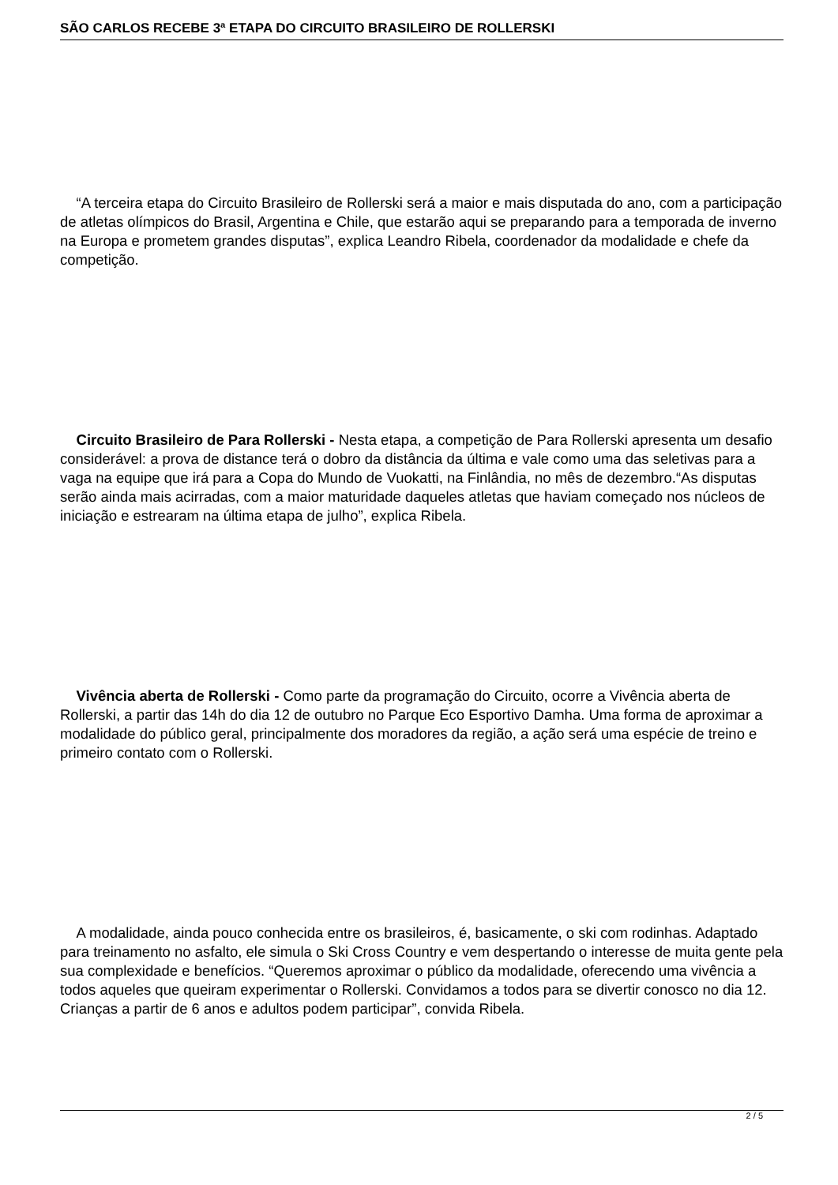SÃO CARLOS RECEBE 3ª ETAPA DO CIRCUITO BRASILEIRO DE ROLLERSKI
“A terceira etapa do Circuito Brasileiro de Rollerski será a maior e mais disputada do ano, com a participação de atletas olímpicos do Brasil, Argentina e Chile, que estarão aqui se preparando para a temporada de inverno na Europa e prometem grandes disputas”, explica Leandro Ribela, coordenador da modalidade e chefe da competição.
Circuito Brasileiro de Para Rollerski - Nesta etapa, a competição de Para Rollerski apresenta um desafio considerável: a prova de distance terá o dobro da distância da última e vale como uma das seletivas para a vaga na equipe que irá para a Copa do Mundo de Vuokatti, na Finlândia, no mês de dezembro.“As disputas serão ainda mais acirradas, com a maior maturidade daqueles atletas que haviam começado nos núcleos de iniciação e estrearam na última etapa de julho”, explica Ribela.
Vivência aberta de Rollerski - Como parte da programação do Circuito, ocorre a Vivência aberta de Rollerski, a partir das 14h do dia 12 de outubro no Parque Eco Esportivo Damha. Uma forma de aproximar a modalidade do público geral, principalmente dos moradores da região, a ação será uma espécie de treino e primeiro contato com o Rollerski.
A modalidade, ainda pouco conhecida entre os brasileiros, é, basicamente, o ski com rodinhas. Adaptado para treinamento no asfalto, ele simula o Ski Cross Country e vem despertando o interesse de muita gente pela sua complexidade e benefícios. “Queremos aproximar o público da modalidade, oferecendo uma vivência a todos aqueles que queiram experimentar o Rollerski. Convidamos a todos para se divertir conosco no dia 12. Crianças a partir de 6 anos e adultos podem participar”, convida Ribela.
2 / 5